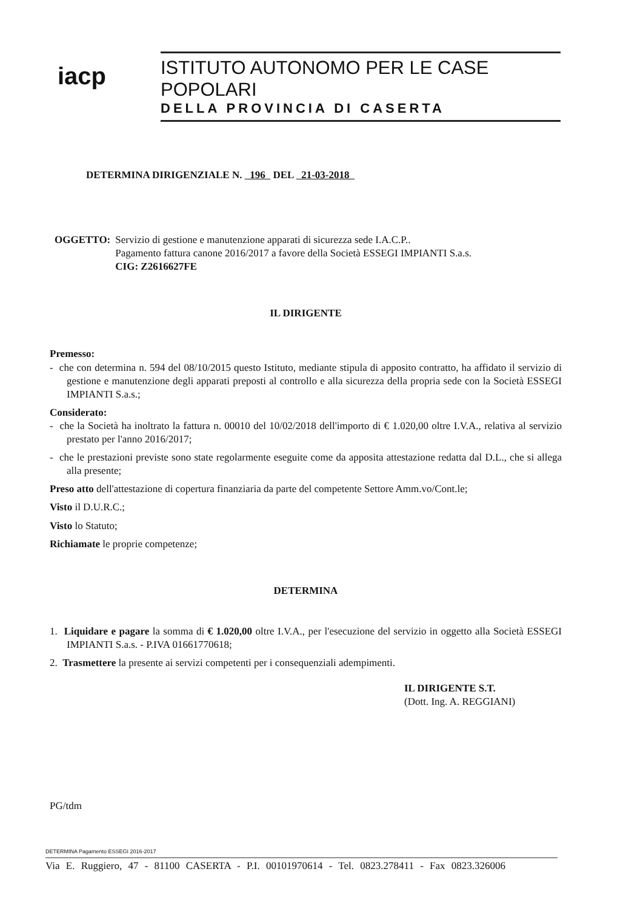iacp
ISTITUTO AUTONOMO PER LE CASE POPOLARI
DELLA PROVINCIA DI CASERTA
DETERMINA DIRIGENZIALE N. 196 DEL 21-03-2018
OGGETTO: Servizio di gestione e manutenzione apparati di sicurezza sede I.A.C.P..
Pagamento fattura canone 2016/2017 a favore della Società ESSEGI IMPIANTI S.a.s.
CIG: Z2616627FE
IL DIRIGENTE
Premesso:
- che con determina n. 594 del 08/10/2015 questo Istituto, mediante stipula di apposito contratto, ha affidato il servizio di gestione e manutenzione degli apparati preposti al controllo e alla sicurezza della propria sede con la Società ESSEGI IMPIANTI S.a.s.;
Considerato:
- che la Società ha inoltrato la fattura n. 00010 del 10/02/2018 dell'importo di € 1.020,00 oltre I.V.A., relativa al servizio prestato per l'anno 2016/2017;
- che le prestazioni previste sono state regolarmente eseguite come da apposita attestazione redatta dal D.L., che si allega alla presente;
Preso atto dell'attestazione di copertura finanziaria da parte del competente Settore Amm.vo/Cont.le;
Visto il D.U.R.C.;
Visto lo Statuto;
Richiamate le proprie competenze;
DETERMINA
1. Liquidare e pagare la somma di € 1.020,00 oltre I.V.A., per l'esecuzione del servizio in oggetto alla Società ESSEGI IMPIANTI S.a.s. - P.IVA 01661770618;
2. Trasmettere la presente ai servizi competenti per i consequenziali adempimenti.
IL DIRIGENTE S.T.
(Dott. Ing. A. REGGIANI)
PG/tdm
DETERMINA Pagamento ESSEGI 2016-2017
Via E. Ruggiero, 47 - 81100 CASERTA - P.I. 00101970614 - Tel. 0823.278411 - Fax 0823.326006